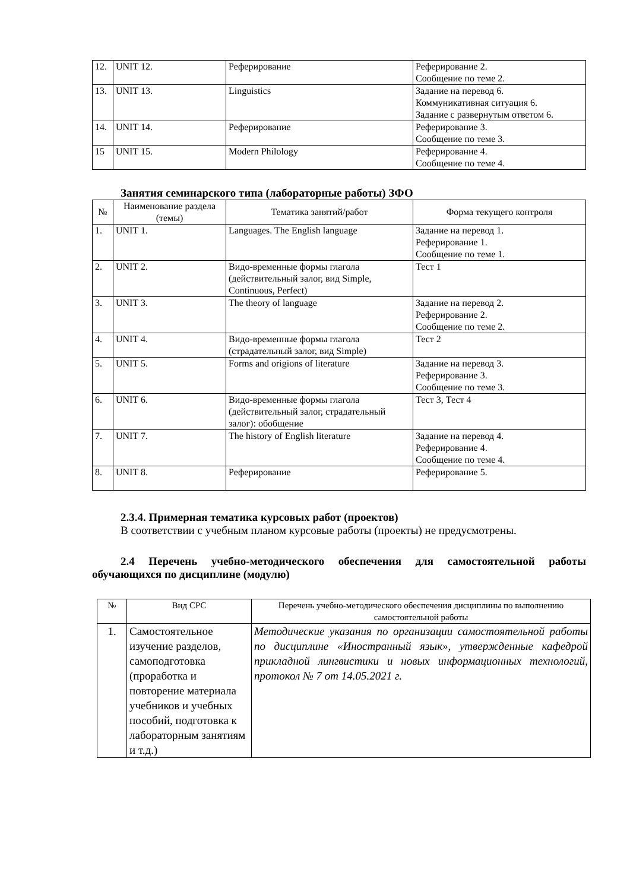| 12. | UNIT 12. | Реферирование | Реферирование 2. Сообщение по теме 2. |
| 13. | UNIT 13. | Linguistics | Задание на перевод 6. Коммуникативная ситуация 6. Задание с развернутым ответом 6. |
| 14. | UNIT 14. | Реферирование | Реферирование 3. Сообщение по теме 3. |
| 15 | UNIT 15. | Modern Philology | Реферирование 4. Сообщение по теме 4. |
Занятия семинарского типа (лабораторные работы) ЗФО
| № | Наименование раздела (темы) | Тематика занятий/работ | Форма текущего контроля |
| --- | --- | --- | --- |
| 1. | UNIT 1. | Languages. The English language | Задание на перевод 1. Реферирование 1. Сообщение по теме 1. |
| 2. | UNIT 2. | Видо-временные формы глагола (действительный залог, вид Simple, Continuous, Perfect) | Тест 1 |
| 3. | UNIT 3. | The theory of language | Задание на перевод 2. Реферирование 2. Сообщение по теме 2. |
| 4. | UNIT 4. | Видо-временные формы глагола (страдательный залог, вид Simple) | Тест 2 |
| 5. | UNIT 5. | Forms and origions of literature | Задание на перевод 3. Реферирование 3. Сообщение по теме 3. |
| 6. | UNIT 6. | Видо-временные формы глагола (действительный залог, страдательный залог): обобщение | Тест 3, Тест 4 |
| 7. | UNIT 7. | The history of English literature | Задание на перевод 4. Реферирование 4. Сообщение по теме 4. |
| 8. | UNIT 8. | Реферирование | Реферирование 5. |
2.3.4. Примерная тематика курсовых работ (проектов)
В соответствии с учебным планом курсовые работы (проекты) не предусмотрены.
2.4 Перечень учебно-методического обеспечения для самостоятельной работы обучающихся по дисциплине (модулю)
| № | Вид СРС | Перечень учебно-методического обеспечения дисциплины по выполнению самостоятельной работы |
| 1. | Самостоятельное изучение разделов, самоподготовка (проработка и повторение материала учебников и учебных пособий, подготовка к лабораторным занятиям и т.д.) | Методические указания по организации самостоятельной работы по дисциплине «Иностранный язык», утвержденные кафедрой прикладной лингвистики и новых информационных технологий, протокол № 7 от 14.05.2021 г. |